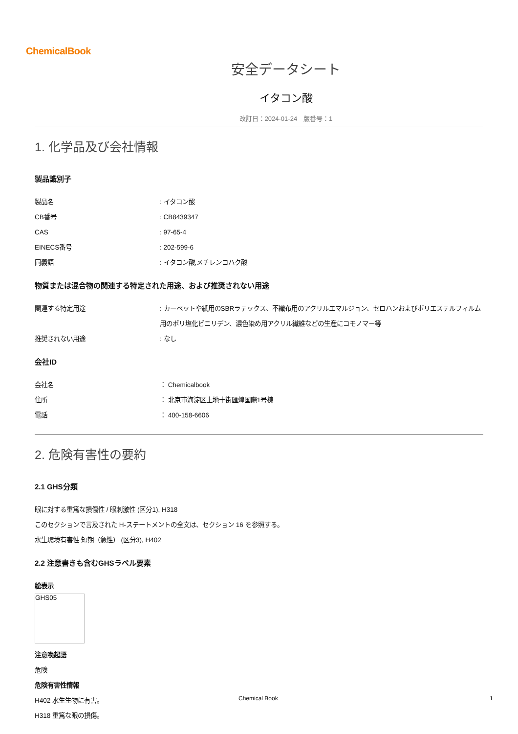ChemicalBook
安全データシート
イタコン酸
改訂日：2024-01-24　版番号：1
1. 化学品及び会社情報
製品識別子
製品名 : イタコン酸
CB番号 : CB8439347
CAS : 97-65-4
EINECS番号 : 202-599-6
同義語 : イタコン酸,メチレンコハク酸
物質または混合物の関連する特定された用途、および推奨されない用途
関連する特定用途 : カーペットや紙用のSBRラテックス、不織布用のアクリルエマルジョン、セロハンおよびポリエステルフィルム用のポリ塩化ビニリデン、濃色染め用アクリル繊維などの生産にコモノマー等
推奨されない用途 : なし
会社ID
会社名 ： Chemicalbook
住所 ： 北京市海淀区上地十街匯煌国際1号棟
電話 ： 400-158-6606
2. 危険有害性の要約
2.1 GHS分類
眼に対する重篤な損傷性 / 眼刺激性 (区分1), H318
このセクションで言及された H-ステートメントの全文は、セクション 16 を参照する。
水生環境有害性 短期（急性） (区分3), H402
2.2 注意書きも含むGHSラベル要素
絵表示
GHS05
注意喚起語
危険
危険有害性情報
H402 水生生物に有害。
H318 重篤な眼の損傷。
Chemical Book 1